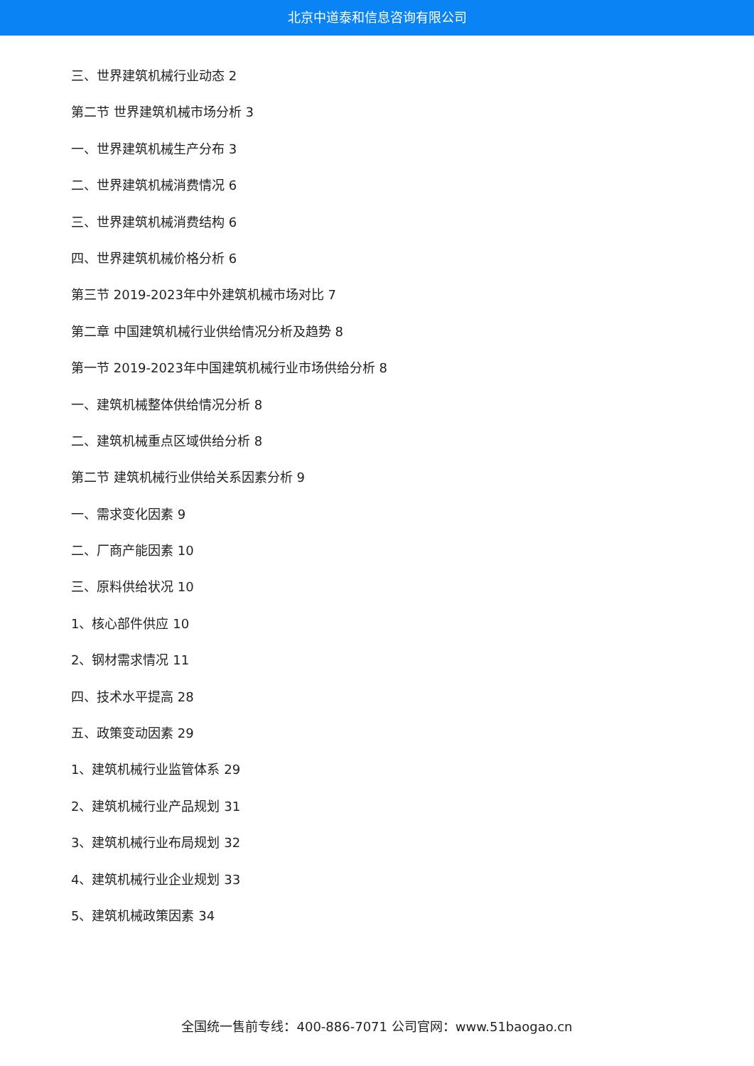北京中道泰和信息咨询有限公司
三、世界建筑机械行业动态 2
第二节 世界建筑机械市场分析 3
一、世界建筑机械生产分布 3
二、世界建筑机械消费情况 6
三、世界建筑机械消费结构 6
四、世界建筑机械价格分析 6
第三节 2019-2023年中外建筑机械市场对比 7
第二章 中国建筑机械行业供给情况分析及趋势 8
第一节 2019-2023年中国建筑机械行业市场供给分析 8
一、建筑机械整体供给情况分析 8
二、建筑机械重点区域供给分析 8
第二节 建筑机械行业供给关系因素分析 9
一、需求变化因素 9
二、厂商产能因素 10
三、原料供给状况 10
1、核心部件供应 10
2、钢材需求情况 11
四、技术水平提高 28
五、政策变动因素 29
1、建筑机械行业监管体系 29
2、建筑机械行业产品规划 31
3、建筑机械行业布局规划 32
4、建筑机械行业企业规划 33
5、建筑机械政策因素 34
全国统一售前专线：400-886-7071 公司官网：www.51baogao.cn